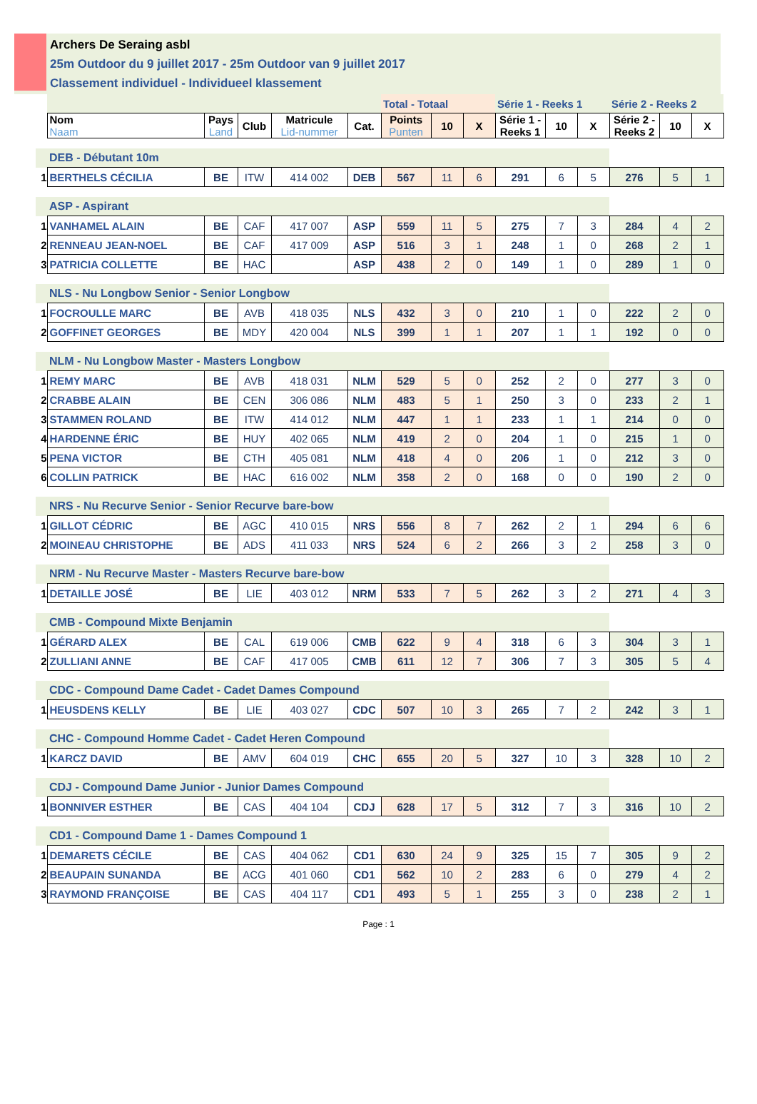Archers De Seraing asbl
25m Outdoor du 9 juillet 2017 - 25m Outdoor van 9 juillet 2017
Classement individuel - Individueel klassement
| | | | | | | Total - Totaal | | | Série 1 - Reeks 1 | | | Série 2 - Reeks 2 | | |
| | Nom Naam | Pays Land | Club | Matricule Lid-nummer | Cat. | Points Punten | 10 | X | Série 1 - Reeks 1 | 10 | X | Série 2 - Reeks 2 | 10 | X |
| | DEB - Débutant 10m | | | | | | | | | | | | | |
| 1 | BERTHELS CÉCILIA | BE | ITW | 414 002 | DEB | 567 | 11 | 6 | 291 | 6 | 5 | 276 | 5 | 1 |
| | ASP - Aspirant | | | | | | | | | | | | | |
| 1 | VANHAMEL ALAIN | BE | CAF | 417 007 | ASP | 559 | 11 | 5 | 275 | 7 | 3 | 284 | 4 | 2 |
| 2 | RENNEAU JEAN-NOEL | BE | CAF | 417 009 | ASP | 516 | 3 | 1 | 248 | 1 | 0 | 268 | 2 | 1 |
| 3 | PATRICIA COLLETTE | BE | HAC | | ASP | 438 | 2 | 0 | 149 | 1 | 0 | 289 | 1 | 0 |
| | NLS - Nu Longbow Senior - Senior Longbow | | | | | | | | | | | | | |
| 1 | FOCROULLE MARC | BE | AVB | 418 035 | NLS | 432 | 3 | 0 | 210 | 1 | 0 | 222 | 2 | 0 |
| 2 | GOFFINET GEORGES | BE | MDY | 420 004 | NLS | 399 | 1 | 1 | 207 | 1 | 1 | 192 | 0 | 0 |
| | NLM - Nu Longbow Master - Masters Longbow | | | | | | | | | | | | | |
| 1 | REMY MARC | BE | AVB | 418 031 | NLM | 529 | 5 | 0 | 252 | 2 | 0 | 277 | 3 | 0 |
| 2 | CRABBE ALAIN | BE | CEN | 306 086 | NLM | 483 | 5 | 1 | 250 | 3 | 0 | 233 | 2 | 1 |
| 3 | STAMMEN ROLAND | BE | ITW | 414 012 | NLM | 447 | 1 | 1 | 233 | 1 | 1 | 214 | 0 | 0 |
| 4 | HARDENNE ÉRIC | BE | HUY | 402 065 | NLM | 419 | 2 | 0 | 204 | 1 | 0 | 215 | 1 | 0 |
| 5 | PENA VICTOR | BE | CTH | 405 081 | NLM | 418 | 4 | 0 | 206 | 1 | 0 | 212 | 3 | 0 |
| 6 | COLLIN PATRICK | BE | HAC | 616 002 | NLM | 358 | 2 | 0 | 168 | 0 | 0 | 190 | 2 | 0 |
| | NRS - Nu Recurve Senior - Senior Recurve bare-bow | | | | | | | | | | | | | |
| 1 | GILLOT CÉDRIC | BE | AGC | 410 015 | NRS | 556 | 8 | 7 | 262 | 2 | 1 | 294 | 6 | 6 |
| 2 | MOINEAU CHRISTOPHE | BE | ADS | 411 033 | NRS | 524 | 6 | 2 | 266 | 3 | 2 | 258 | 3 | 0 |
| | NRM - Nu Recurve Master - Masters Recurve bare-bow | | | | | | | | | | | | | |
| 1 | DETAILLE JOSÉ | BE | LIE | 403 012 | NRM | 533 | 7 | 5 | 262 | 3 | 2 | 271 | 4 | 3 |
| | CMB - Compound Mixte Benjamin | | | | | | | | | | | | | |
| 1 | GÉRARD ALEX | BE | CAL | 619 006 | CMB | 622 | 9 | 4 | 318 | 6 | 3 | 304 | 3 | 1 |
| 2 | ZULLIANI ANNE | BE | CAF | 417 005 | CMB | 611 | 12 | 7 | 306 | 7 | 3 | 305 | 5 | 4 |
| | CDC - Compound Dame Cadet - Cadet Dames Compound | | | | | | | | | | | | | |
| 1 | HEUSDENS KELLY | BE | LIE | 403 027 | CDC | 507 | 10 | 3 | 265 | 7 | 2 | 242 | 3 | 1 |
| | CHC - Compound Homme Cadet - Cadet Heren Compound | | | | | | | | | | | | | |
| 1 | KARCZ DAVID | BE | AMV | 604 019 | CHC | 655 | 20 | 5 | 327 | 10 | 3 | 328 | 10 | 2 |
| | CDJ - Compound Dame Junior - Junior Dames Compound | | | | | | | | | | | | | |
| 1 | BONNIVER ESTHER | BE | CAS | 404 104 | CDJ | 628 | 17 | 5 | 312 | 7 | 3 | 316 | 10 | 2 |
| | CD1 - Compound Dame 1 - Dames Compound 1 | | | | | | | | | | | | | |
| 1 | DEMARETS CÉCILE | BE | CAS | 404 062 | CD1 | 630 | 24 | 9 | 325 | 15 | 7 | 305 | 9 | 2 |
| 2 | BEAUPAIN SUNANDA | BE | ACG | 401 060 | CD1 | 562 | 10 | 2 | 283 | 6 | 0 | 279 | 4 | 2 |
| 3 | RAYMOND FRANÇOISE | BE | CAS | 404 117 | CD1 | 493 | 5 | 1 | 255 | 3 | 0 | 238 | 2 | 1 |
Page : 1